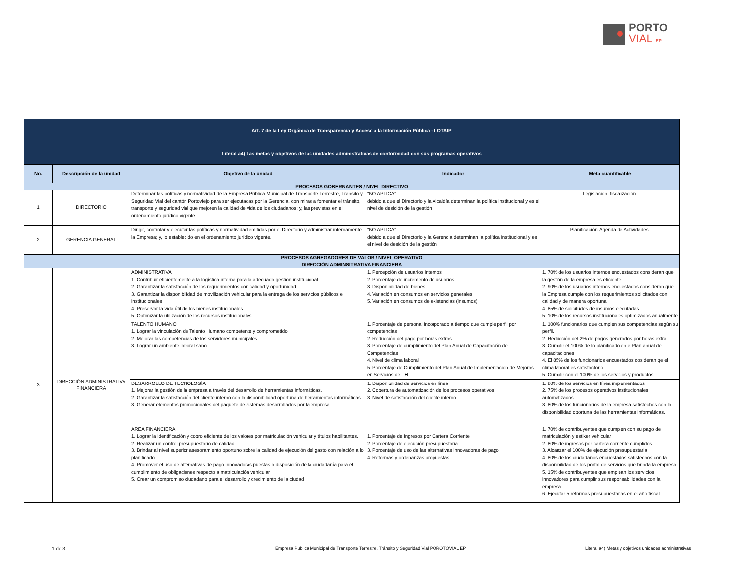PORTO
VIAL EP
| Art. 7 de la Ley Orgánica de Transparencia y Acceso a la Información Pública - LOTAIP | | | | |
| Literal a4) Las metas y objetivos de las unidades administrativas de conformidad con sus programas operativos | | | | |
| No. | Descripción de la unidad | Objetivo de la unidad | Indicador | Meta cuantificable |
| PROCESOS GOBERNANTES / NIVEL DIRECTIVO | | | | |
| 1 | DIRECTORIO | Determinar las políticas y normatividad de la Empresa Pública Municipal de Transporte Terrestre, Tránsito y Seguridad Vial del cantón Portoviejo para ser ejecutadas por la Gerencia, con miras a fomentar el tránsito, transporte y seguridad vial que mejoren la calidad de vida de los ciudadanos; y, las previstas en el ordenamiento jurídico vigente. | "NO APLICA" debido a que el Directorio y la Alcaldía determinan la política institucional y es el nivel de desición de la gestión | Legislación, fiscalización. |
| 2 | GERENCIA GENERAL | Dirigir, controlar y ejecutar las políticas y normatividad emitidas por el Directorio y administrar internamente la Empresa; y, lo establecido en el ordenamiento jurídico vigente. | "NO APLICA" debido a que el Directorio y la Gerencia determinan la política institucional y es el nivel de desición de la gestión | Planificación-Agenda de Actividades. |
| PROCESOS AGREGADORES DE VALOR / NIVEL OPERATIVO | | | | |
| DIRECCIÓN ADMINSITRATIVA FINANCIERA | | | | |
| 3 | DIRECCIÓN ADMINISTRATIVA FINANCIERA | ADMINISTRATIVA 1. Contribuir eficientemente a la logística interna para la adecuada gestion institucional 2. Garantizar la satisfacción de los requerimientos con calidad y oportunidad 3. Garantizar la disponibilidad de movilización vehicular para la entrega de los servicios públicos e institucionales 4. Preservar la vida útil de los bienes institucionales 5. Optimizar la utilización de los recursos institucionales | 1. Percepción de usuarios internos 2. Porcentaje de incremento de usuarios 3. Disponibilidad de bienes 4. Variación en consumos en servicios generales 5. Variación en consumos de existencias (insumos) | 1. 70% de los usuarios internos encuestados consideran que la gestión de la empresa es eficiente 2. 90% de los usuarios internos encuestados consideran que la Empresa cumple con los requerimientos solicitados con calidad y de manera oportuna 4. 85% de solicitudes de insumos ejecutadas 5. 10% de los recursos institucionales optimizados anualmente |
| | | TALENTO HUMANO 1. Lograr la vinculación de Talento Humano competente y comprometido 2. Mejorar las competencias de los servidores municipales 3. Lograr un ambiente laboral sano | 1. Porcentaje de personal incorporado a tiempo que cumple perfil por competencias 2. Reducción del pago por horas extras 3. Porcentaje de cumplimiento del Plan Anual de Capacitación de Competencias 4. Nivel de clima laboral 5. Porcentaje de Cumplimiento del Plan Anual de Implementacion de Mejoras en Servicios de TH | 1. 100% funcionarios que cumplen sus competencias según su perfil. 2. Reducción del 2% de pagos generados por horas extra 3. Cumplir el 100% de lo planificado en e Plan anual de capacitaciones 4. El 85% de los funcionarios encuestados cosideran qe el clima laboral es satisfactorio 5. Cumplir con el 100% de los servicios y productos |
| | | DESARROLLO DE TECNOLOGÍA 1. Mejorar la gestión de la empresa a través del desarrollo de herramientas informáticas. 2. Garantizar la satisfacción del cliente interno con la disponibilidad oportuna de herramientas informáticas. 3. Generar elementos promocionales del paquete de sistemas desarrollados por la empresa. | 1. Disponibilidad de servicios en línea 2. Cobertura de automatización de los procesos operativos 3. Nivel de satisfacción del cliente interno | 1. 80% de los servicios en línea implementados 2. 75% de los procesos operativos institucionales automatizados 3. 80% de los funcionarios de la empresa satisfechos con la disponibilidad oportuna de las herramientas informáticas. |
| | | AREA FINANCIERA 1. Lograr la identificación y cobro eficiente de los valores por matriculación vehicular y títulos habilitantes. 2. Realizar un control presupuestario de calidad 3. Brindar al nivel superior asesoramiento oportuno sobre la calidad de ejecución del gasto con relación a lo planificado 4. Promover el uso de alternativas de pago innovadoras puestas a disposición de la ciudadanía para el cumplimiento de obligaciones respecto a matriculación vehicular 5. Crear un compromiso ciudadano para el desarrollo y crecimiento de la ciudad | 1. Porcentaje de Ingresos por Cartera Corriente 2. Porcentaje de ejecución presupuestaria 3. Porcentaje de uso de las alternativas innovadoras de pago 4. Reformas y ordenanzas propuestas | 1. 70% de contribuyentes que cumplen con su pago de matriculación y estiker vehicular 2. 80% de ingresos por cartera corriente cumplidos 3. Alcanzar el 100% de ejecución presupuestaria 4. 80% de los ciudadanos encuestados satisfechos con la disponibilidad de los portal de servicios que brinda la empresa 5. 15% de contribuyentes que emplean los servicios innovadores para cumplir sus responsabilidades con la empresa 6. Ejecutar 5 reformas presupuestarias en el año fiscal. |
1 de 3
Empresa Pública Municipal de Transporte Terrestre, Tránsito y Seguridad Vial POROTOVIAL EP
Literal a4) Metas y objetivos unidades administrativas